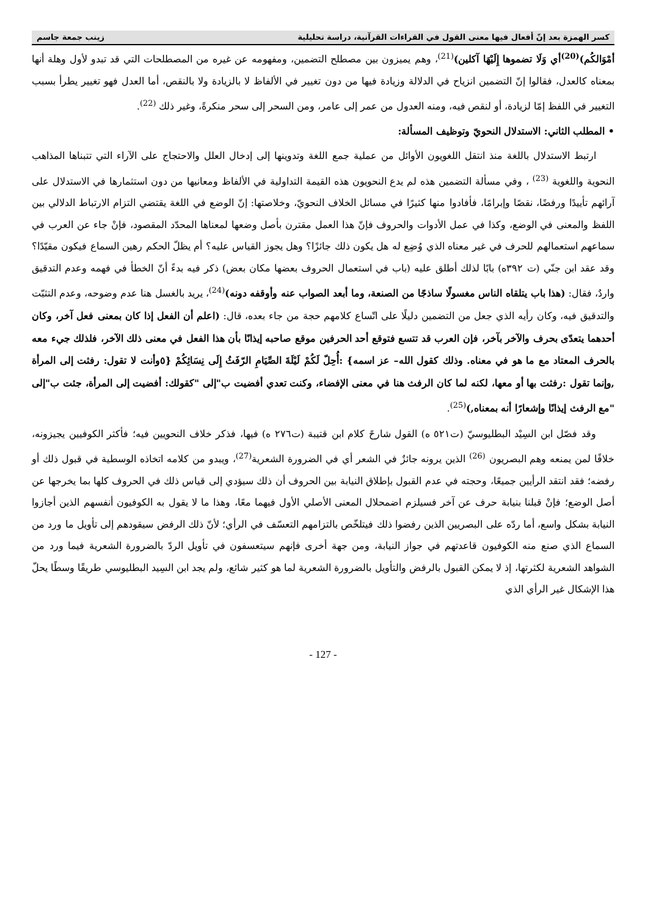كسر الهمزة بعد إنّ أفعال فيها معنى القول في القراءات القرآنية، دراسة تحليلية زينب جمعة جاسم
أمْوَالكُم)<sup>(20)</sup>أي وَلَا تضموها إِلَيْهَا آكلين)<sup>(21)</sup>، وهم يميزون بين مصطلح التضمين، ومفهومه عن غيره من المصطلحات التي قد تبدو لأول وهلة أنها بمعناه كالعدل، فقالوا إنّ التضمين انزياح في الدلالة وزيادة فيها من دون تغيير في الألفاظ لا بالزيادة ولا بالنقص، أما العدل فهو تغيير يطرأ بسبب التغيير في اللفظ إمّا لزيادة، أو لنقص فيه، ومنه العدول من عمر إلى عامر، ومن السحر إلى سحر منكرةً، وغير ذلك <sup>(22)</sup>.
• المطلب الثاني: الاستدلال النحويّ وتوظيف المسألة:
ارتبط الاستدلال باللغة منذ انتقل اللغويون الأوائل من عملية جمع اللغة وتدوينها إلى إدخال العلل والاحتجاج على الآراء التي تتبناها المذاهب النحوية واللغوية <sup>(23)</sup> ، وفي مسألة التضمين هذه لم يدع النحويون هذه القيمة التداولية في الألفاظ ومعانيها من دون استثمارها في الاستدلال على آرائهم تأييدًا ورفضًا، نقصًا وإبرامًا، فأفادوا منها كثيرًا في مسائل الخلاف النحويّ، وخلاصتها: إنّ الوضع في اللغة يقتضي التزام الارتباط الدلالي بين اللفظ والمعنى في الوضع، وكذا في عمل الأدوات والحروف فإنّ هذا العمل مقترن بأصل وضعها لمعناها المحدّد المقصود، فإنْ جاء عن العرب في سماعهم استعمالهم للحرف في غير معناه الذي وُضِع له هل يكون ذلك جائزًا؟ وهل يجوز القياس عليه؟ أم يظلّ الحكم رهين السماع فيكون مقيّدًا؟ وقد عقد ابن جنّي (ت ٣٩٢ه) بابًا لذلك أطلق عليه (باب في استعمال الحروف بعضها مكان بعض) ذكر فيه بدءً أنّ الخطأ في فهمه وعدم التدقيق واردٌ، فقال: (هذا باب يتلقاه الناس مغسولًا ساذجًا من الصنعة، وما أبعد الصواب عنه وأوقفه دونه)<sup>(24)</sup>، يريد بالغسل هنا عدم وضوحه، وعدم التثبّت والتدقيق فيه، وكان رأيه الذي جعل من التضمين دليلًا على اتّساع كلامهم حجة من جاء بعده، قال: (اعلم أن الفعل إذا كان بمعنى فعل آخر، وكان أحدهما يتعدّى بحرف والآخر بآخر، فإن العرب قد تتسع فتوقع أحد الحرفين موقع صاحبه إيذانًا بأن هذا الفعل في معنى ذلك الآخر، فلذلك جيء معه بالحرف المعتاد مع ما هو في معناه. وذلك كقول الله– عز اسمه} :أُحِلّ لَكُمْ لَيْلَةَ الصِّيَامِ الرّفَثُ إِلَى نِسَائِكُمْ {٥وأنت لا تقول: رفثت إلى المرأة ,وإنما تقول :رفثت بها أو معها، لكنه لما كان الرفث هنا في معنى الإفضاء، وكنت تعدي أفضيت ب"إلى "كقولك: أفضيت إلى المرأة، جئت ب"إلى "مع الرفث إيذانًا وإشعارًا أنه بمعناه,)<sup>(25)</sup>.
وقد فصّل ابن السِيْد البطليوسيّ (ت٥٢١ ه) القول شارحً كلام ابن قتيبة (ت٢٧٦ ه) فيها، فذكر خلاف النحويين فيه؛ فأكثر الكوفيين يجيزونه، خلافًا لمن يمنعه وهم البصريون <sup>(26)</sup> الذين يرونه جائزٌ في الشعر أي في الضرورة الشعرية<sup>(27)</sup>، ويبدو من كلامه اتخاذه الوسطية في قبول ذلك أو رفضه؛ فقد انتقد الرأيين جميعًا، وحجته في عدم القبول بإطلاق النيابة بين الحروف أن ذلك سيؤدي إلى قياس ذلك في الحروف كلها بما يخرجها عن أصل الوضع؛ فإنْ قبلنا بنيابة حرف عن آخر فسيلزم اضمحلال المعنى الأصلي الأول فيهما معًا، وهذا ما لا يقول به الكوفيون أنفسهم الذين أجازوا النيابة بشكل واسع، أما ردّه على البصريين الذين رفضوا ذلك فيتلخّص بالتزامهم التعسّف في الرأي؛ لأنّ ذلك الرفض سيقودهم إلى تأويل ما ورد من السماع الذي صنع منه الكوفيون قاعدتهم في جواز النيابة، ومن جهة أخرى فإنهم سيتعسفون في تأويل الردّ بالضرورة الشعرية فيما ورد من الشواهد الشعرية لكثرتها، إذ لا يمكن القبول بالرفض والتأويل بالضرورة الشعرية لما هو كثير شائع، ولم يجد ابن السِيد البطليوسي طريقًا وسطًا يحلّ هذا الإشكال غير الرأي الذي
- 127 -